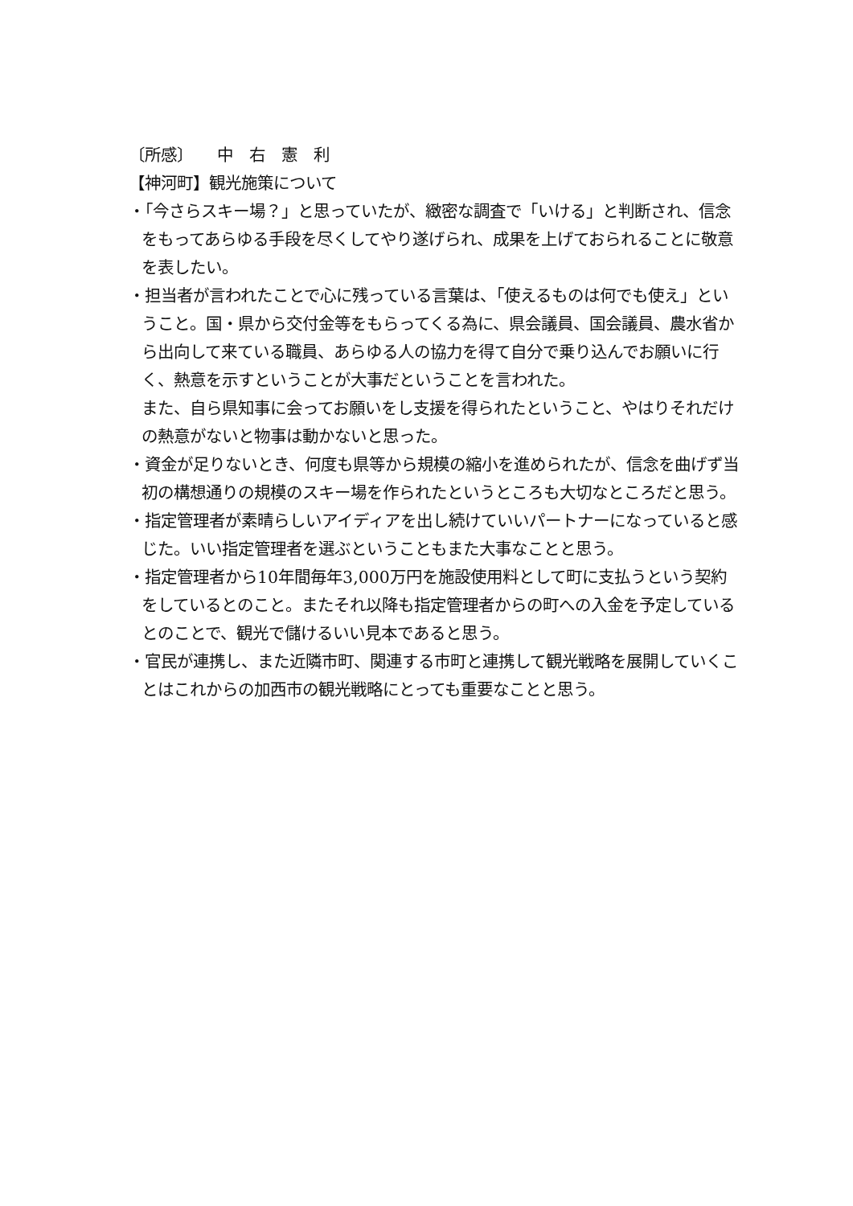〔所感〕　　中　右　憲　利
【神河町】観光施策について
・「今さらスキー場？」と思っていたが、緻密な調査で「いける」と判断され、信念をもってあらゆる手段を尽くしてやり遂げられ、成果を上げておられることに敬意を表したい。
・担当者が言われたことで心に残っている言葉は、「使えるものは何でも使え」ということ。国・県から交付金等をもらってくる為に、県会議員、国会議員、農水省から出向して来ている職員、あらゆる人の協力を得て自分で乗り込んでお願いに行く、熱意を示すということが大事だということを言われた。
また、自ら県知事に会ってお願いをし支援を得られたということ、やはりそれだけの熱意がないと物事は動かないと思った。
・資金が足りないとき、何度も県等から規模の縮小を進められたが、信念を曲げず当初の構想通りの規模のスキー場を作られたというところも大切なところだと思う。
・指定管理者が素晴らしいアイディアを出し続けていいパートナーになっていると感じた。いい指定管理者を選ぶということもまた大事なことと思う。
・指定管理者から10年間毎年3,000万円を施設使用料として町に支払うという契約をしているとのこと。またそれ以降も指定管理者からの町への入金を予定しているとのことで、観光で儲けるいい見本であると思う。
・官民が連携し、また近隣市町、関連する市町と連携して観光戦略を展開していくことはこれからの加西市の観光戦略にとっても重要なことと思う。